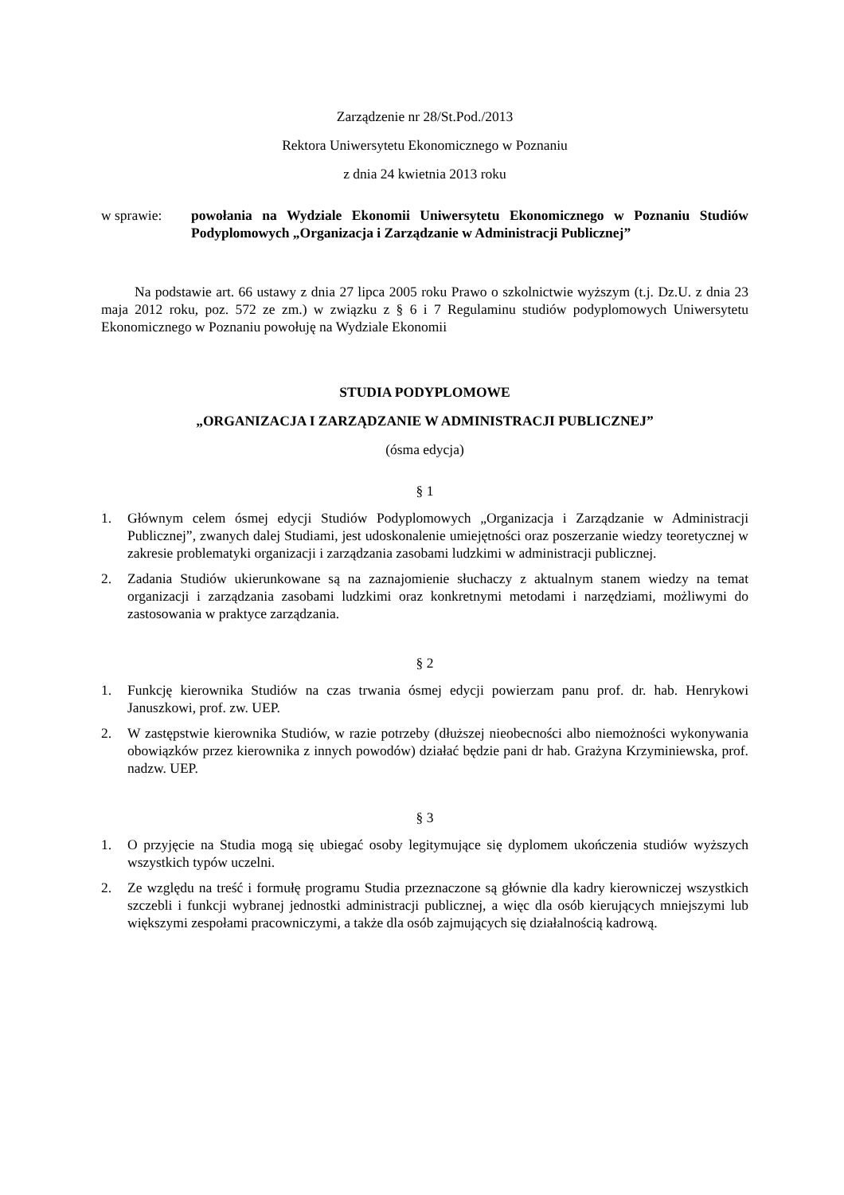Zarządzenie nr 28/St.Pod./2013
Rektora Uniwersytetu Ekonomicznego w Poznaniu
z dnia 24 kwietnia 2013 roku
w sprawie: powołania na Wydziale Ekonomii Uniwersytetu Ekonomicznego w Poznaniu Studiów Podyplomowych „Organizacja i Zarządzanie w Administracji Publicznej”
Na podstawie art. 66 ustawy z dnia 27 lipca 2005 roku Prawo o szkolnictwie wyższym (t.j. Dz.U. z dnia 23 maja 2012 roku, poz. 572 ze zm.) w związku z § 6 i 7 Regulaminu studiów podyplomowych Uniwersytetu Ekonomicznego w Poznaniu powołuję na Wydziale Ekonomii
STUDIA PODYPLOMOWE
„ORGANIZACJA I ZARZĄDZANIE W ADMINISTRACJI PUBLICZNEJ”
(ósma edycja)
§ 1
1. Głównym celem ósmej edycji Studiów Podyplomowych „Organizacja i Zarządzanie w Administracji Publicznej”, zwanych dalej Studiami, jest udoskonalenie umiejętności oraz poszerzanie wiedzy teoretycznej w zakresie problematyki organizacji i zarządzania zasobami ludzkimi w administracji publicznej.
2. Zadania Studiów ukierunkowane są na zaznajomienie słuchaczy z aktualnym stanem wiedzy na temat organizacji i zarządzania zasobami ludzkimi oraz konkretnymi metodami i narzędziami, możliwymi do zastosowania w praktyce zarządzania.
§ 2
1. Funkcję kierownika Studiów na czas trwania ósmej edycji powierzam panu prof. dr. hab. Henrykowi Januszkowi, prof. zw. UEP.
2. W zastępstwie kierownika Studiów, w razie potrzeby (dłuższej nieobecności albo niemożności wykonywania obowiązków przez kierownika z innych powodów) działać będzie pani dr hab. Grażyna Krzyminiewska, prof. nadzw. UEP.
§ 3
1. O przyjęcie na Studia mogą się ubiegać osoby legitymujące się dyplomem ukończenia studiów wyższych wszystkich typów uczelni.
2. Ze względu na treść i formułę programu Studia przeznaczone są głównie dla kadry kierowniczej wszystkich szczebli i funkcji wybranej jednostki administracji publicznej, a więc dla osób kierujących mniejszymi lub większymi zespołami pracowniczymi, a także dla osób zajmujących się działalnością kadrową.